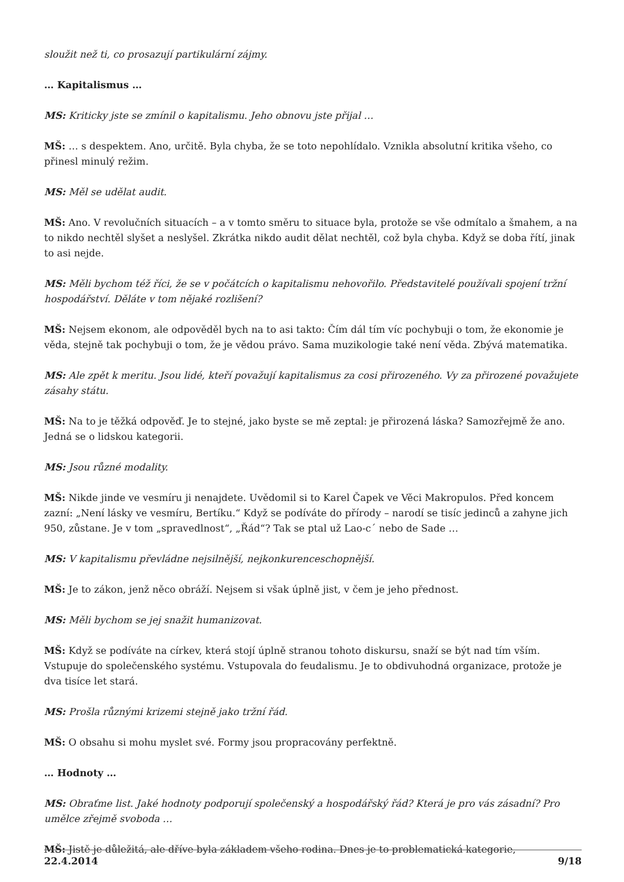sloužit než ti, co prosazují partikulární zájmy.
… Kapitalismus …
MS: Kriticky jste se zmínil o kapitalismu. Jeho obnovu jste přijal …
MŠ: … s despektem. Ano, určitě. Byla chyba, že se toto nepohlídalo. Vznikla absolutní kritika všeho, co přinesl minulý režim.
MS: Měl se udělat audit.
MŠ: Ano. V revolučních situacích – a v tomto směru to situace byla, protože se vše odmítalo a šmahem, a na to nikdo nechtěl slyšet a neslyšel. Zkrátka nikdo audit dělat nechtěl, což byla chyba. Když se doba řítí, jinak to asi nejde.
MS: Měli bychom též říci, že se v počátcích o kapitalismu nehovořilo. Představitelé používali spojení tržní hospodářství. Děláte v tom nějaké rozlišení?
MŠ: Nejsem ekonom, ale odpověděl bych na to asi takto: Čím dál tím víc pochybuji o tom, že ekonomie je věda, stejně tak pochybuji o tom, že je vědou právo. Sama muzikologie také není věda. Zbývá matematika.
MS: Ale zpět k meritu. Jsou lidé, kteří považují kapitalismus za cosi přirozeného. Vy za přirozené považujete zásahy státu.
MŠ: Na to je těžká odpověď. Je to stejné, jako byste se mě zeptal: je přirozená láska? Samozřejmě že ano. Jedná se o lidskou kategorii.
MS: Jsou různé modality.
MŠ: Nikde jinde ve vesmíru ji nenajdete. Uvědomil si to Karel Čapek ve Věci Makropulos. Před koncem zazní: „Není lásky ve vesmíru, Bertíku.“ Když se podíváte do přírody – narodí se tisíc jedinců a zahyne jich 950, zůstane. Je v tom „spravedlnost“, „Řád“? Tak se ptal už Lao-c´ nebo de Sade …
MS: V kapitalismu převládne nejsilnější, nejkonkurenceschopnější.
MŠ: Je to zákon, jenž něco obráží. Nejsem si však úplně jist, v čem je jeho přednost.
MS: Měli bychom se jej snažit humanizovat.
MŠ: Když se podíváte na církev, která stojí úplně stranou tohoto diskursu, snaží se být nad tím vším. Vstupuje do společenského systému. Vstupovala do feudalismu. Je to obdivuhodná organizace, protože je dva tisíce let stará.
MS: Prošla různými krizemi stejně jako tržní řád.
MŠ: O obsahu si mohu myslet své. Formy jsou propracovány perfektně.
… Hodnoty …
MS: Obraťme list. Jaké hodnoty podporují společenský a hospodářský řád? Která je pro vás zásadní? Pro umělce zřejmě svoboda …
MŠ: Jistě je důležitá, ale dříve byla základem všeho rodina. Dnes je to problematická kategorie,
22.4.2014 9/18